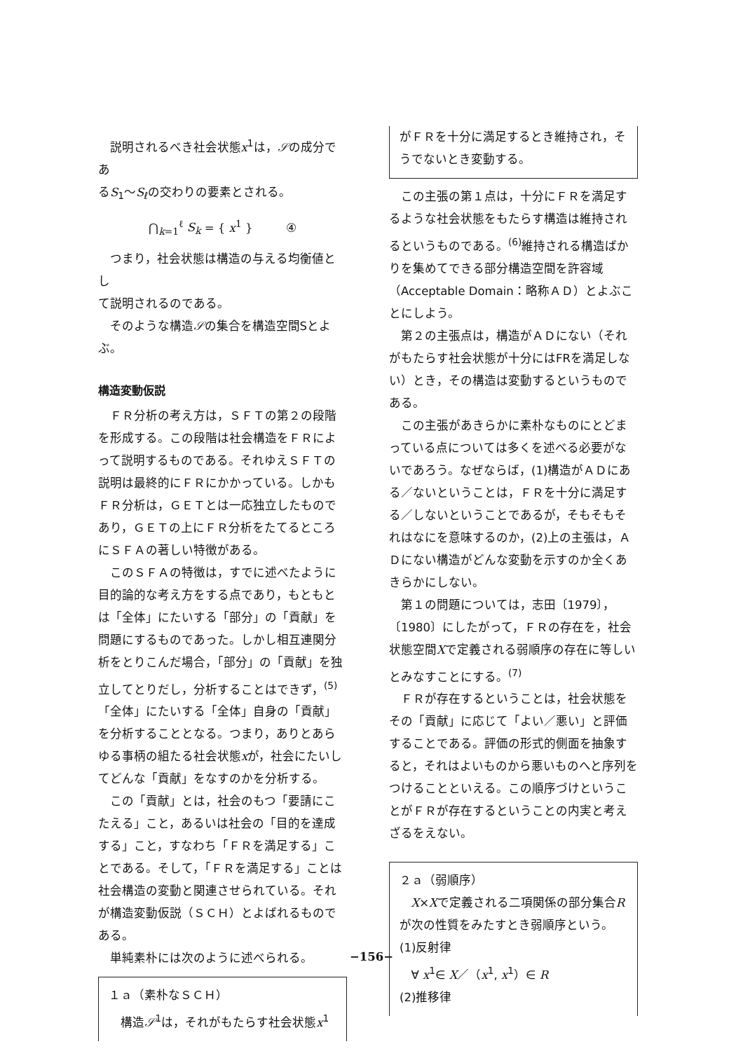説明されるべき社会状態x<sup>1</sup>は，𝒮の成分であ
るS<sub>1</sub>～S<sub>ℓ</sub>の交わりの要素とされる。
⋂<sub>k=1</sub><sup>ℓ</sup> S<sub>k</sub> = { x<sup>1</sup> } ④
つまり，社会状態は構造の与える均衡値とし
て説明されるのである。
そのような構造𝒮の集合を構造空間Sとよぶ。
構造変動仮説
ＦＲ分析の考え方は，ＳＦＴの第２の段階を形成する。この段階は社会構造をＦＲによって説明するものである。それゆえＳＦＴの説明は最終的にＦＲにかかっている。しかもＦＲ分析は，ＧＥＴとは一応独立したものであり，ＧＥＴの上にＦＲ分析をたてるところにＳＦＡの著しい特徴がある。
このＳＦＡの特徴は，すでに述べたように目的論的な考え方をする点であり，もともとは「全体」にたいする「部分」の「貢献」を問題にするものであった。しかし相互連関分析をとりこんだ場合，「部分」の「貢献」を独立してとりだし，分析することはできず，<sup>(5)</sup>「全体」にたいする「全体」自身の「貢献」を分析することとなる。つまり，ありとあらゆる事柄の組たる社会状態xが，社会にたいしてどんな「貢献」をなすのかを分析する。
この「貢献」とは，社会のもつ「要請にこたえる」こと，あるいは社会の「目的を達成する」こと，すなわち「ＦＲを満足する」ことである。そして，「ＦＲを満足する」ことは社会構造の変動と関連させられている。それが構造変動仮説（ＳＣＨ）とよばれるものである。
単純素朴には次のように述べられる。
１ａ（素朴なＳＣＨ）
構造𝒮<sup>1</sup>は，それがもたらす社会状態x<sup>1</sup>
がＦＲを十分に満足するとき維持され，そうでないとき変動する。
この主張の第１点は，十分にＦＲを満足するような社会状態をもたらす構造は維持されるというものである。<sup>(6)</sup>維持される構造ばかりを集めてできる部分構造空間を許容域（Acceptable Domain：略称ＡＤ）とよぶことにしよう。
第２の主張点は，構造がＡＤにない（それがもたらす社会状態が十分にはFRを満足しない）とき，その構造は変動するというものである。
この主張があきらかに素朴なものにとどまっている点については多くを述べる必要がないであろう。なぜならば，(1)構造がＡＤにある／ないということは，ＦＲを十分に満足する／しないということであるが，そもそもそれはなにを意味するのか，(2)上の主張は，ＡＤにない構造がどんな変動を示すのか全くあきらかにしない。
第１の問題については，志田〔1979〕，〔1980〕にしたがって，ＦＲの存在を，社会状態空間Xで定義される弱順序の存在に等しいとみなすことにする。<sup>(7)</sup>
ＦＲが存在するということは，社会状態をその「貢献」に応じて「よい／悪い」と評価することである。評価の形式的側面を抽象すると，それはよいものから悪いものへと序列をつけることといえる。この順序づけということがＦＲが存在するということの内実と考えざるをえない。
２ａ（弱順序）
X×Xで定義される二項関係の部分集合Rが次の性質をみたすとき弱順序という。
(1)反射律
∀ x<sup>1</sup>∈ X／（x<sup>1</sup>, x<sup>1</sup>）∈ R
(2)推移律
−156−